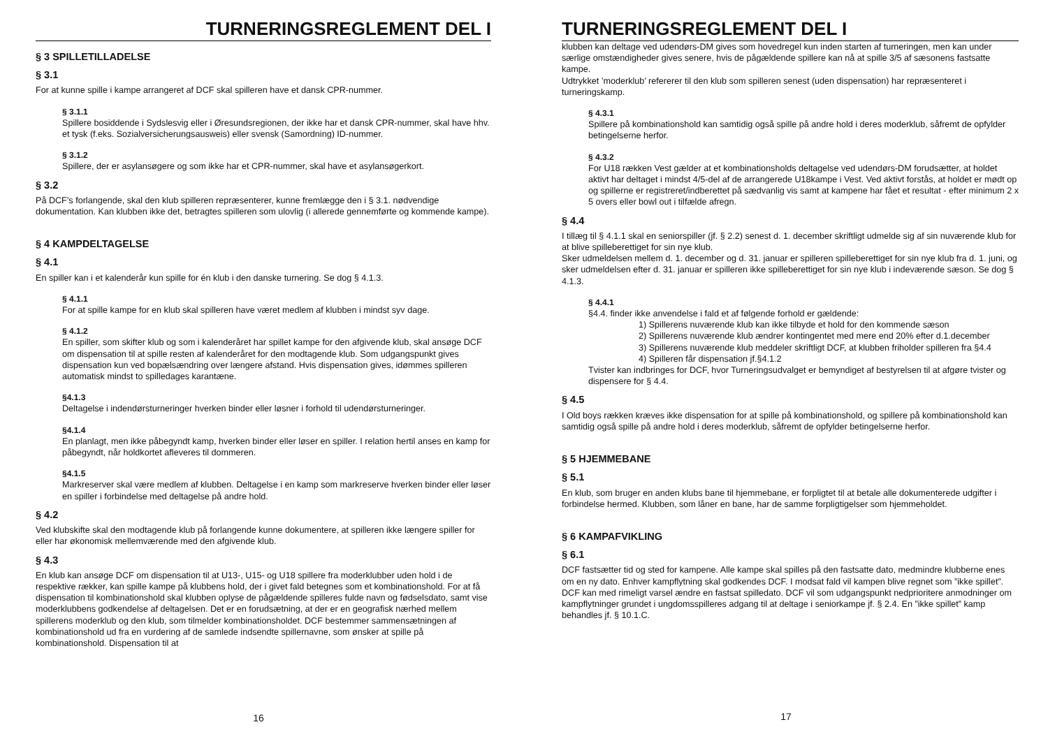TURNERINGSREGLEMENT DEL I
§ 3 SPILLETILLADELSE
§ 3.1
For at kunne spille i kampe arrangeret af DCF skal spilleren have et dansk CPR-nummer.
§ 3.1.1
Spillere bosiddende i Sydslesvig eller i Øresundsregionen, der ikke har et dansk CPR-nummer, skal have hhv. et tysk (f.eks. Sozialversicherungsausweis) eller svensk (Samordning) ID-nummer.
§ 3.1.2
Spillere, der er asylansøgere og som ikke har et CPR-nummer, skal have et asylansøgerkort.
§ 3.2
På DCF’s forlangende, skal den klub spilleren repræsenterer, kunne fremlægge den i § 3.1. nødvendige dokumentation. Kan klubben ikke det, betragtes spilleren som ulovlig (i allerede gennemførte og kommende kampe).
§ 4 KAMPDELTAGELSE
§ 4.1
En spiller kan i et kalenderår kun spille for én klub i den danske turnering. Se dog § 4.1.3.
§ 4.1.1
For at spille kampe for en klub skal spilleren have været medlem af klubben i mindst syv dage.
§ 4.1.2
En spiller, som skifter klub og som i kalenderåret har spillet kampe for den afgivende klub, skal ansøge DCF om dispensation til at spille resten af kalenderåret for den modtagende klub. Som udgangspunkt gives dispensation kun ved bopælsændring over længere afstand. Hvis dispensation gives, idømmes spilleren automatisk mindst to spilledages karantæne.
§4.1.3
Deltagelse i indendørsturneringer hverken binder eller løsner i forhold til udendørsturneringer.
§4.1.4
En planlagt, men ikke påbegyndt kamp, hverken binder eller løser en spiller. I relation hertil anses en kamp for påbegyndt, når holdkortet afleveres til dommeren.
§4.1.5
Markreserver skal være medlem af klubben. Deltagelse i en kamp som markreserve hverken binder eller løser en spiller i forbindelse med deltagelse på andre hold.
§ 4.2
Ved klubskifte skal den modtagende klub på forlangende kunne dokumentere, at spilleren ikke længere spiller for eller har økonomisk mellemværende med den afgivende klub.
§ 4.3
En klub kan ansøge DCF om dispensation til at U13-, U15- og U18 spillere fra moderklubber uden hold i de respektive rækker, kan spille kampe på klubbens hold, der i givet fald betegnes som et kombinationshold. For at få dispensation til kombinationshold skal klubben oplyse de pågældende spilleres fulde navn og fødselsdato, samt vise moderklubbens godkendelse af deltagelsen. Det er en forudsætning, at der er en geografisk nærhed mellem spillerens moderklub og den klub, som tilmelder kombinationsholdet. DCF bestemmer sammensætningen af kombinationshold ud fra en vurdering af de samlede indsendte spillernavne, som ønsker at spille på kombinationshold. Dispensation til at
16
TURNERINGSREGLEMENT DEL I
klubben kan deltage ved udendørs-DM gives som hovedregel kun inden starten af turneringen, men kan under særlige omstændigheder gives senere, hvis de pågældende spillere kan nå at spille 3/5 af sæsonens fastsatte kampe.
Udtrykket ’moderklub’ refererer til den klub som spilleren senest (uden dispensation) har repræsenteret i turneringskamp.
§ 4.3.1
Spillere på kombinationshold kan samtidig også spille på andre hold i deres moderklub, såfremt de opfylder betingelserne herfor.
§ 4.3.2
For U18 rækken Vest gælder at et kombinationsholds deltagelse ved udendørs-DM forudsætter, at holdet aktivt har deltaget i mindst 4/5-del af de arrangerede U18kampe i Vest. Ved aktivt forstås, at holdet er mødt op og spillerne er registreret/indberettet på sædvanlig vis samt at kampene har fået et resultat - efter minimum 2 x 5 overs eller bowl out i tilfælde afregn.
§ 4.4
I tillæg til § 4.1.1 skal en seniorspiller (jf. § 2.2) senest d. 1. december skriftligt udmelde sig af sin nuværende klub for at blive spilleberettiget for sin nye klub.
Sker udmeldelsen mellem d. 1. december og d. 31. januar er spilleren spilleberettiget for sin nye klub fra d. 1. juni, og sker udmeldelsen efter d. 31. januar er spilleren ikke spilleberettiget for sin nye klub i indeværende sæson. Se dog § 4.1.3.
§ 4.4.1
§4.4. finder ikke anvendelse i fald et af følgende forhold er gældende:
1) Spillerens nuværende klub kan ikke tilbyde et hold for den kommende sæson
2) Spillerens nuværende klub ændrer kontingentet med mere end 20% efter d.1.december
3) Spillerens nuværende klub meddeler skriftligt DCF, at klubben friholder spilleren fra §4.4
4) Spilleren får dispensation jf.§4.1.2
Tvister kan indbringes for DCF, hvor Turneringsudvalget er bemyndiget af bestyrelsen til at afgøre tvister og dispensere for § 4.4.
§ 4.5
I Old boys rækken kræves ikke dispensation for at spille på kombinationshold, og spillere på kombinationshold kan samtidig også spille på andre hold i deres moderklub, såfremt de opfylder betingelserne herfor.
§ 5 HJEMMEBANE
§ 5.1
En klub, som bruger en anden klubs bane til hjemmebane, er forpligtet til at betale alle dokumenterede udgifter i forbindelse hermed. Klubben, som låner en bane, har de samme forpligtigelser som hjemmeholdet.
§ 6 KAMPAFVIKLING
§ 6.1
DCF fastsætter tid og sted for kampene. Alle kampe skal spilles på den fastsatte dato, medmindre klubberne enes om en ny dato. Enhver kampflytning skal godkendes DCF. I modsat fald vil kampen blive regnet som ”ikke spillet”. DCF kan med rimeligt varsel ændre en fastsat spilledato. DCF vil som udgangspunkt nedprioritere anmodninger om kampflytninger grundet i ungdomsspilleres adgang til at deltage i seniorkampe jf. § 2.4. En ”ikke spillet” kamp behandles jf. § 10.1.C.
17